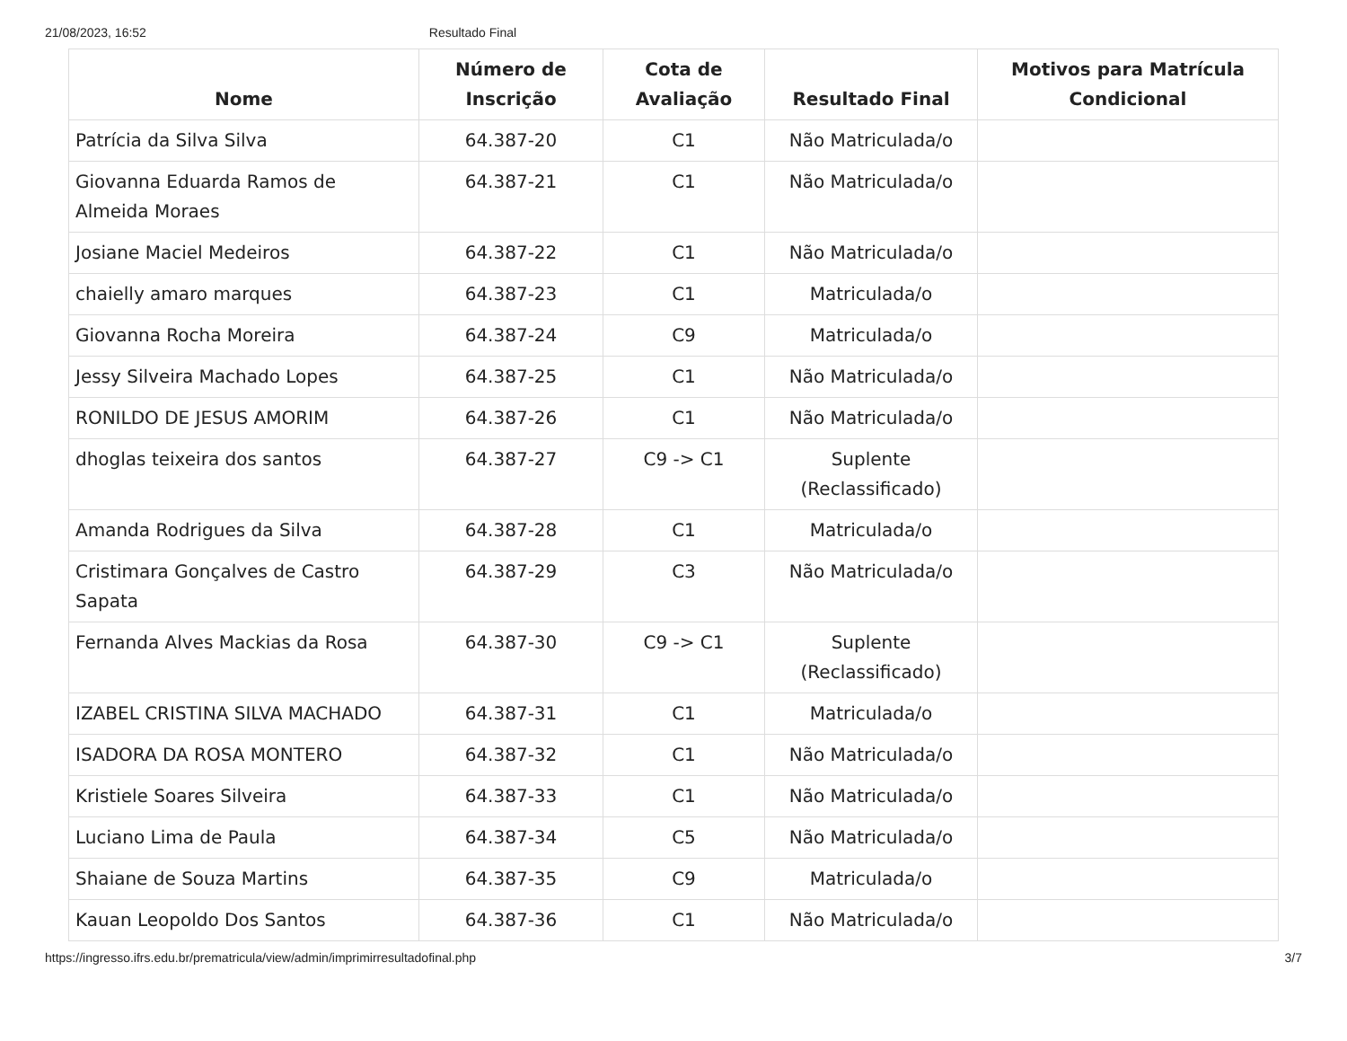21/08/2023, 16:52 Resultado Final
| Nome | Número de Inscrição | Cota de Avaliação | Resultado Final | Motivos para Matrícula Condicional |
| --- | --- | --- | --- | --- |
| Patrícia da Silva Silva | 64.387-20 | C1 | Não Matriculada/o | |
| Giovanna Eduarda Ramos de Almeida Moraes | 64.387-21 | C1 | Não Matriculada/o | |
| Josiane Maciel Medeiros | 64.387-22 | C1 | Não Matriculada/o | |
| chaielly amaro marques | 64.387-23 | C1 | Matriculada/o | |
| Giovanna Rocha Moreira | 64.387-24 | C9 | Matriculada/o | |
| Jessy Silveira Machado Lopes | 64.387-25 | C1 | Não Matriculada/o | |
| RONILDO DE JESUS AMORIM | 64.387-26 | C1 | Não Matriculada/o | |
| dhoglas teixeira dos santos | 64.387-27 | C9 -> C1 | Suplente (Reclassificado) | |
| Amanda Rodrigues da Silva | 64.387-28 | C1 | Matriculada/o | |
| Cristimara Gonçalves de Castro Sapata | 64.387-29 | C3 | Não Matriculada/o | |
| Fernanda Alves Mackias da Rosa | 64.387-30 | C9 -> C1 | Suplente (Reclassificado) | |
| IZABEL CRISTINA SILVA MACHADO | 64.387-31 | C1 | Matriculada/o | |
| ISADORA DA ROSA MONTERO | 64.387-32 | C1 | Não Matriculada/o | |
| Kristiele Soares Silveira | 64.387-33 | C1 | Não Matriculada/o | |
| Luciano Lima de Paula | 64.387-34 | C5 | Não Matriculada/o | |
| Shaiane de Souza Martins | 64.387-35 | C9 | Matriculada/o | |
| Kauan Leopoldo Dos Santos | 64.387-36 | C1 | Não Matriculada/o | |
https://ingresso.ifrs.edu.br/prematricula/view/admin/imprimirresultadofinal.php 3/7